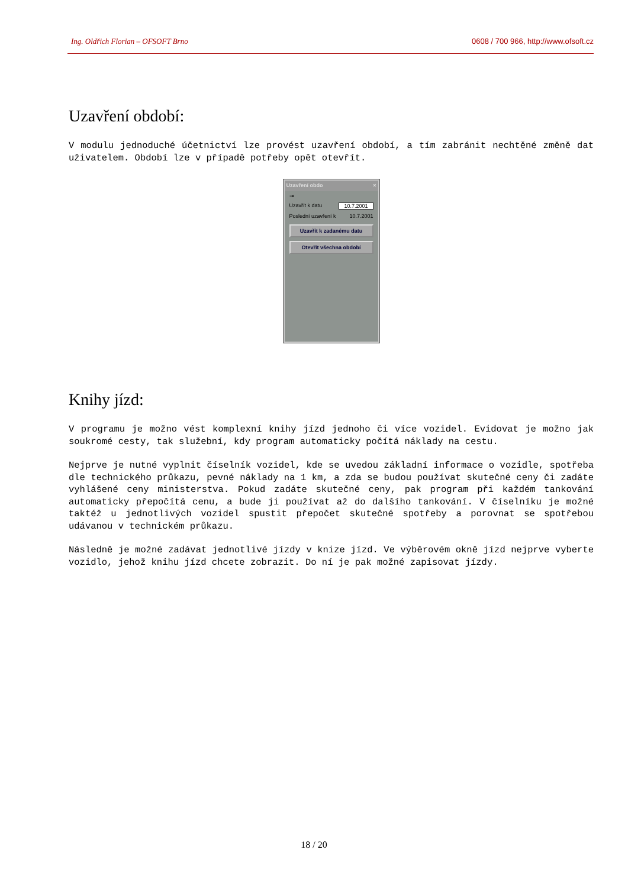Ing. Oldřich Florian – OFSOFT Brno 0608 / 700 966, http://www.ofsoft.cz
Uzavření období:
V modulu jednoduché účetnictví lze provést uzavření období, a tím zabránit nechtěné změně dat uživatelem. Období lze v případě potřeby opět otevřít.
Uzavření obdo ×
⇥
Uzavřít k datu 10.7.2001
Poslední uzavření k 10.7.2001
Uzavřít k zadanému datu
Otevřít všechna období
Knihy jízd:
V programu je možno vést komplexní knihy jízd jednoho či více vozidel. Evidovat je možno jak soukromé cesty, tak služební, kdy program automaticky počítá náklady na cestu.
Nejprve je nutné vyplnit číselník vozidel, kde se uvedou základní informace o vozidle, spotřeba dle technického průkazu, pevné náklady na 1 km, a zda se budou používat skutečné ceny či zadáte vyhlášené ceny ministerstva. Pokud zadáte skutečné ceny, pak program při každém tankování automaticky přepočítá cenu, a bude ji používat až do dalšího tankování. V číselníku je možné taktéž u jednotlivých vozidel spustit přepočet skutečné spotřeby a porovnat se spotřebou udávanou v technickém průkazu.
Následně je možné zadávat jednotlivé jízdy v knize jízd. Ve výběrovém okně jízd nejprve vyberte vozidlo, jehož knihu jízd chcete zobrazit. Do ní je pak možné zapisovat jízdy.
18 / 20